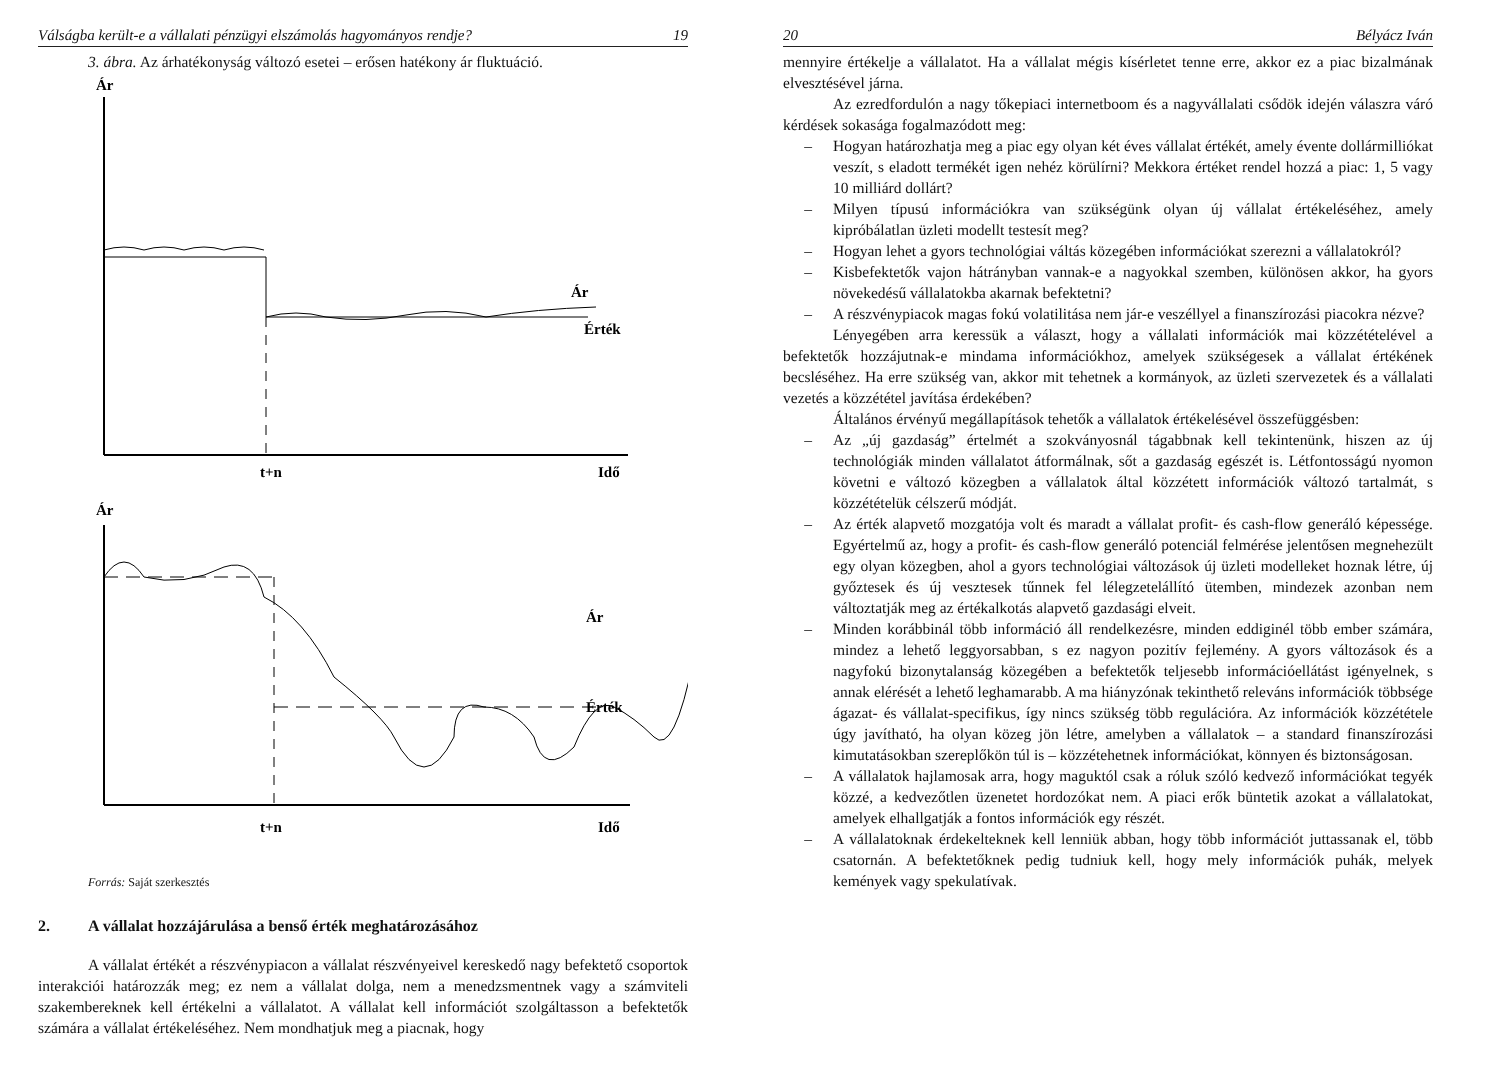Válságba került-e a vállalati pénzügyi elszámolás hagyományos rendje? 19
3. ábra. Az árhatékonyság változó esetei – erősen hatékony ár fluktuáció.
Ár
Ár
Érték
t+n
Idő
Ár
Ár
Érték
t+n
Idő
Forrás: Saját szerkesztés
2. A vállalat hozzájárulása a benső érték meghatározásához
A vállalat értékét a részvénypiacon a vállalat részvényeivel kereskedő nagy befektető csoportok interakciói határozzák meg; ez nem a vállalat dolga, nem a menedzsmentnek vagy a számviteli szakembereknek kell értékelni a vállalatot. A vállalat kell információt szolgáltasson a befektetők számára a vállalat értékeléséhez. Nem mondhatjuk meg a piacnak, hogy
20 Bélyácz Iván
mennyire értékelje a vállalatot. Ha a vállalat mégis kísérletet tenne erre, akkor ez a piac bizalmának elvesztésével járna.
Az ezredfordulón a nagy tőkepiaci internetboom és a nagyvállalati csődök idején válaszra váró kérdések sokasága fogalmazódott meg:
– Hogyan határozhatja meg a piac egy olyan két éves vállalat értékét, amely évente dollármilliókat veszít, s eladott termékét igen nehéz körülírni? Mekkora értéket rendel hozzá a piac: 1, 5 vagy 10 milliárd dollárt?
– Milyen típusú információkra van szükségünk olyan új vállalat értékeléséhez, amely kipróbálatlan üzleti modellt testesít meg?
– Hogyan lehet a gyors technológiai váltás közegében információkat szerezni a vállalatokról?
– Kisbefektetők vajon hátrányban vannak-e a nagyokkal szemben, különösen akkor, ha gyors növekedésű vállalatokba akarnak befektetni?
– A részvénypiacok magas fokú volatilitása nem jár-e veszéllyel a finanszírozási piacokra nézve?
Lényegében arra keressük a választ, hogy a vállalati információk mai közzétételével a befektetők hozzájutnak-e mindama információkhoz, amelyek szükségesek a vállalat értékének becsléséhez. Ha erre szükség van, akkor mit tehetnek a kormányok, az üzleti szervezetek és a vállalati vezetés a közzététel javítása érdekében?
Általános érvényű megállapítások tehetők a vállalatok értékelésével összefüggésben:
– Az „új gazdaság” értelmét a szokványosnál tágabbnak kell tekintenünk, hiszen az új technológiák minden vállalatot átformálnak, sőt a gazdaság egészét is. Létfontosságú nyomon követni e változó közegben a vállalatok által közzétett információk változó tartalmát, s közzétételük célszerű módját.
– Az érték alapvető mozgatója volt és maradt a vállalat profit- és cash-flow generáló képessége. Egyértelmű az, hogy a profit- és cash-flow generáló potenciál felmérése jelentősen megnehezült egy olyan közegben, ahol a gyors technológiai változások új üzleti modelleket hoznak létre, új győztesek és új vesztesek tűnnek fel lélegzetelállító ütemben, mindezek azonban nem változtatják meg az értékalkotás alapvető gazdasági elveit.
– Minden korábbinál több információ áll rendelkezésre, minden eddiginél több ember számára, mindez a lehető leggyorsabban, s ez nagyon pozitív fejlemény. A gyors változások és a nagyfokú bizonytalanság közegében a befektetők teljesebb információellátást igényelnek, s annak elérését a lehető leghamarabb. A ma hiányzónak tekinthető releváns információk többsége ágazat- és vállalat-specifikus, így nincs szükség több regulációra. Az információk közzététele úgy javítható, ha olyan közeg jön létre, amelyben a vállalatok – a standard finanszírozási kimutatásokban szereplőkön túl is – közzétehetnek információkat, könnyen és biztonságosan.
– A vállalatok hajlamosak arra, hogy maguktól csak a róluk szóló kedvező információkat tegyék közzé, a kedvezőtlen üzenetet hordozókat nem. A piaci erők büntetik azokat a vállalatokat, amelyek elhallgatják a fontos információk egy részét.
– A vállalatoknak érdekelteknek kell lenniük abban, hogy több információt juttassanak el, több csatornán. A befektetőknek pedig tudniuk kell, hogy mely információk puhák, melyek kemények vagy spekulatívak.